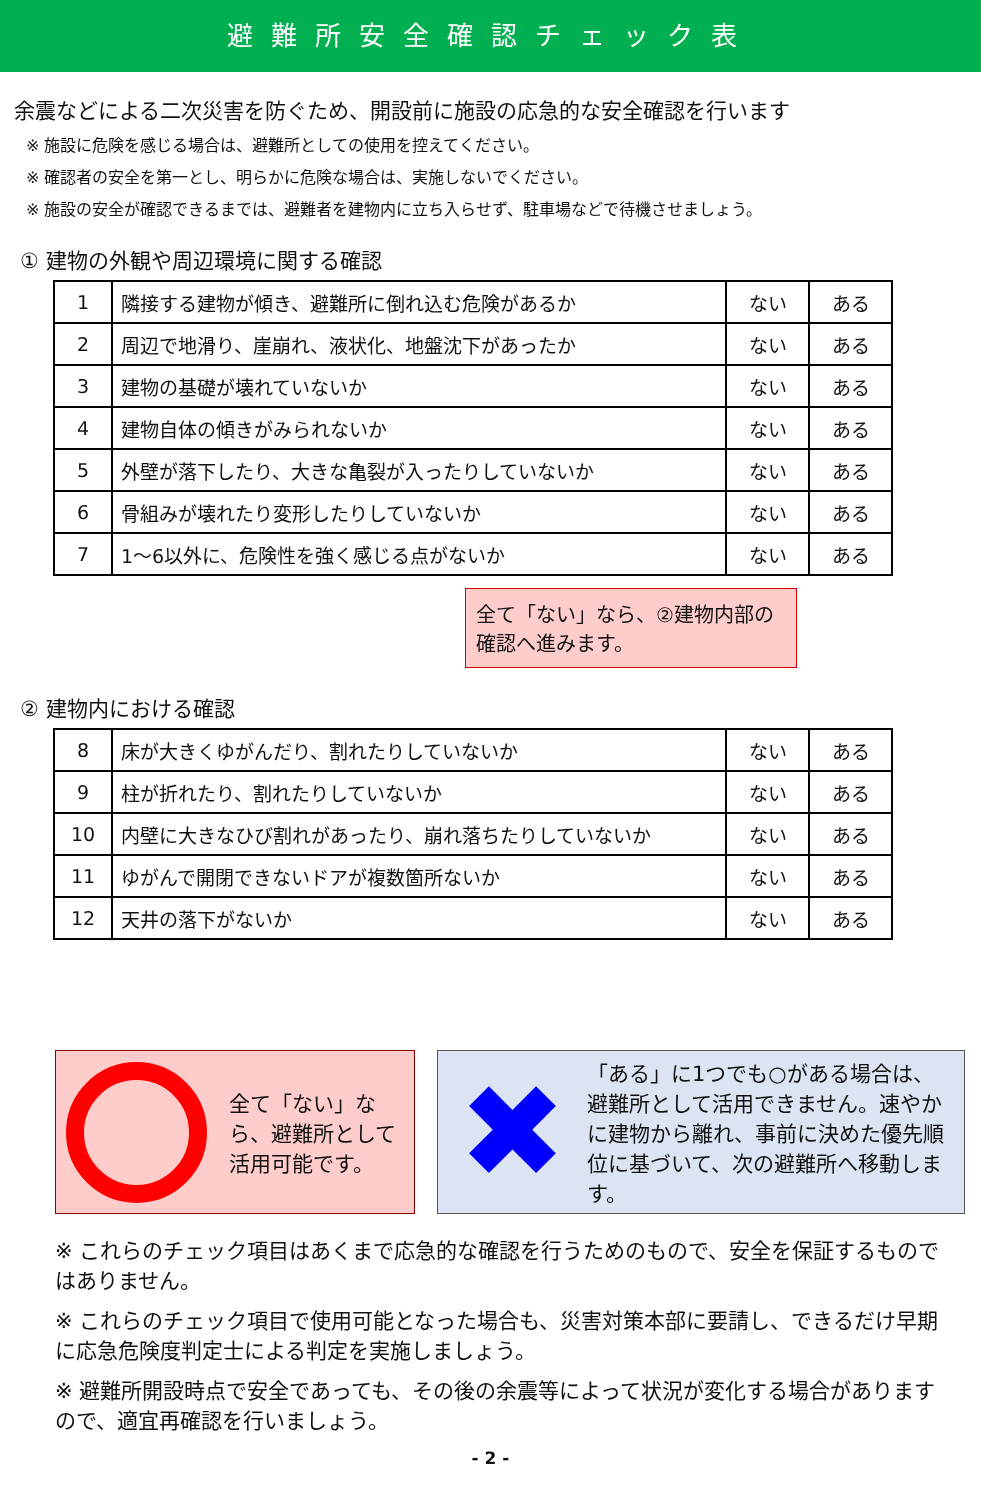避難所安全確認チェック表
余震などによる二次災害を防ぐため、開設前に施設の応急的な安全確認を行います
※ 施設に危険を感じる場合は、避難所としての使用を控えてください。
※ 確認者の安全を第一とし、明らかに危険な場合は、実施しないでください。
※ 施設の安全が確認できるまでは、避難者を建物内に立ち入らせず、駐車場などで待機させましょう。
① 建物の外観や周辺環境に関する確認
| 1 | 隣接する建物が傾き、避難所に倒れ込む危険があるか | ない | ある |
| 2 | 周辺で地滑り、崖崩れ、液状化、地盤沈下があったか | ない | ある |
| 3 | 建物の基礎が壊れていないか | ない | ある |
| 4 | 建物自体の傾きがみられないか | ない | ある |
| 5 | 外壁が落下したり、大きな亀裂が入ったりしていないか | ない | ある |
| 6 | 骨組みが壊れたり変形したりしていないか | ない | ある |
| 7 | 1～6以外に、危険性を強く感じる点がないか | ない | ある |
全て「ない」なら、②建物内部の確認へ進みます。
② 建物内における確認
| 8 | 床が大きくゆがんだり、割れたりしていないか | ない | ある |
| 9 | 柱が折れたり、割れたりしていないか | ない | ある |
| 10 | 内壁に大きなひび割れがあったり、崩れ落ちたりしていないか | ない | ある |
| 11 | ゆがんで開閉できないドアが複数箇所ないか | ない | ある |
| 12 | 天井の落下がないか | ない | ある |
全て「ない」なら、避難所として活用可能です。
✖
「ある」に1つでも○がある場合は、避難所として活用できません。速やかに建物から離れ、事前に決めた優先順位に基づいて、次の避難所へ移動します。
※ これらのチェック項目はあくまで応急的な確認を行うためのもので、安全を保証するものではありません。
※ これらのチェック項目で使用可能となった場合も、災害対策本部に要請し、できるだけ早期に応急危険度判定士による判定を実施しましょう。
※ 避難所開設時点で安全であっても、その後の余震等によって状況が変化する場合がありますので、適宜再確認を行いましょう。
- 2 -